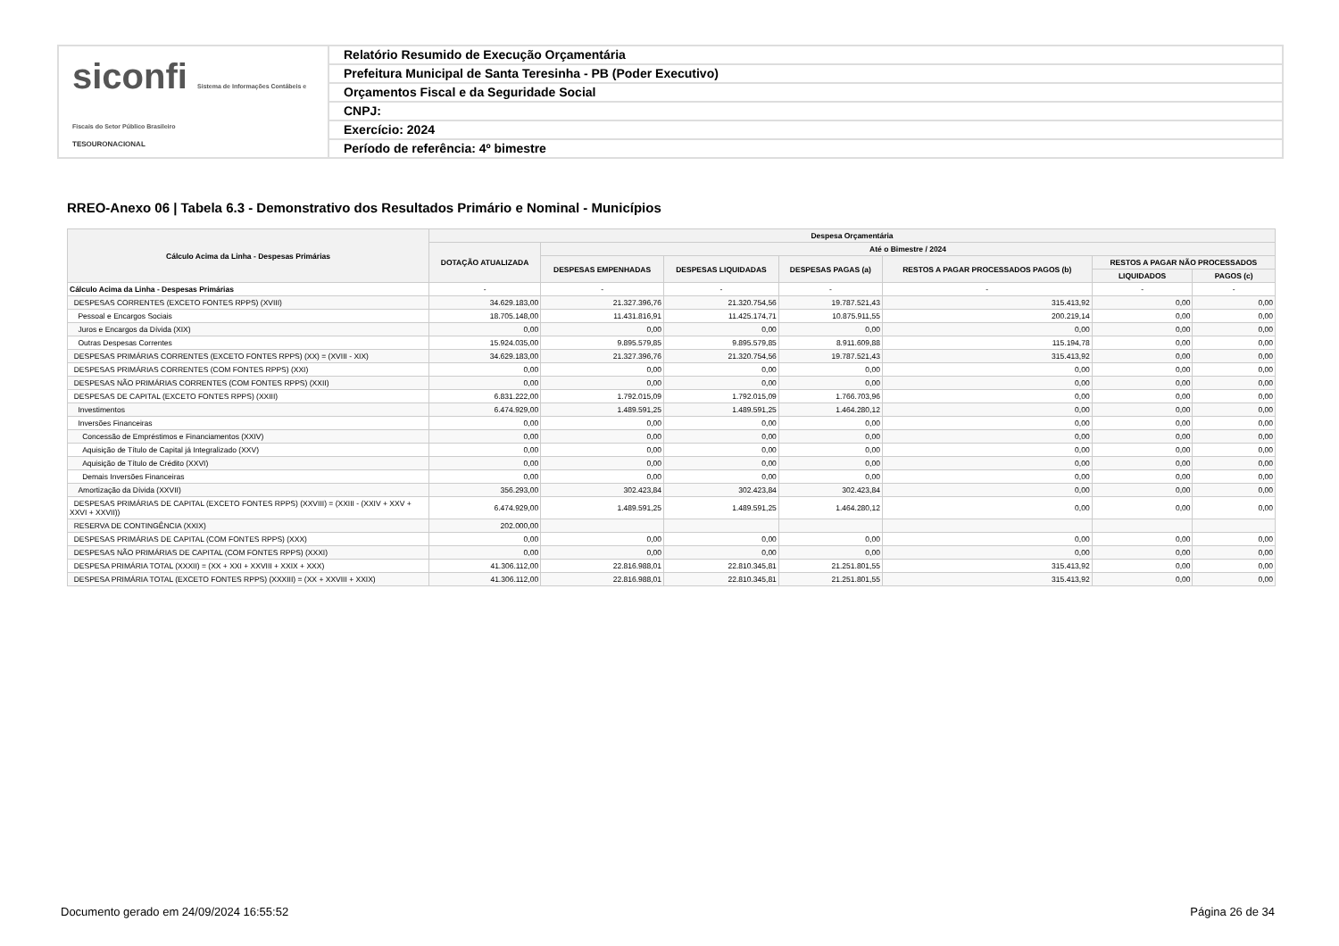siconfi Sistema de Informações Contábeis e Fiscais do Setor Público Brasileiro
TESOURONACIONAL
Relatório Resumido de Execução Orçamentária
Prefeitura Municipal de Santa Teresinha - PB (Poder Executivo)
Orçamentos Fiscal e da Seguridade Social
CNPJ:
Exercício: 2024
Período de referência: 4º bimestre
RREO-Anexo 06 | Tabela 6.3 - Demonstrativo dos Resultados Primário e Nominal - Municípios
| Cálculo Acima da Linha - Despesas Primárias | Despesa Orçamentária | | | | | | |
| --- | --- | --- | --- | --- | --- | --- | --- |
| | DOTAÇÃO ATUALIZADA | Até o Bimestre / 2024 | | | | | |
| | | DESPESAS EMPENHADAS | DESPESAS LIQUIDADAS | DESPESAS PAGAS (a) | RESTOS A PAGAR PROCESSADOS PAGOS (b) | RESTOS A PAGAR NÃO PROCESSADOS | |
| | | | | | | LIQUIDADOS | PAGOS (c) |
| Cálculo Acima da Linha - Despesas Primárias | - | - | - | - | - | - | - |
| DESPESAS CORRENTES (EXCETO FONTES RPPS) (XVIII) | 34.629.183,00 | 21.327.396,76 | 21.320.754,56 | 19.787.521,43 | 315.413,92 | 0,00 | 0,00 |
| Pessoal e Encargos Sociais | 18.705.148,00 | 11.431.816,91 | 11.425.174,71 | 10.875.911,55 | 200.219,14 | 0,00 | 0,00 |
| Juros e Encargos da Dívida (XIX) | 0,00 | 0,00 | 0,00 | 0,00 | 0,00 | 0,00 | 0,00 |
| Outras Despesas Correntes | 15.924.035,00 | 9.895.579,85 | 9.895.579,85 | 8.911.609,88 | 115.194,78 | 0,00 | 0,00 |
| DESPESAS PRIMÁRIAS CORRENTES (EXCETO FONTES RPPS) (XX) = (XVIII - XIX) | 34.629.183,00 | 21.327.396,76 | 21.320.754,56 | 19.787.521,43 | 315.413,92 | 0,00 | 0,00 |
| DESPESAS PRIMÁRIAS CORRENTES (COM FONTES RPPS) (XXI) | 0,00 | 0,00 | 0,00 | 0,00 | 0,00 | 0,00 | 0,00 |
| DESPESAS NÃO PRIMÁRIAS CORRENTES (COM FONTES RPPS) (XXII) | 0,00 | 0,00 | 0,00 | 0,00 | 0,00 | 0,00 | 0,00 |
| DESPESAS DE CAPITAL (EXCETO FONTES RPPS) (XXIII) | 6.831.222,00 | 1.792.015,09 | 1.792.015,09 | 1.766.703,96 | 0,00 | 0,00 | 0,00 |
| Investimentos | 6.474.929,00 | 1.489.591,25 | 1.489.591,25 | 1.464.280,12 | 0,00 | 0,00 | 0,00 |
| Inversões Financeiras | 0,00 | 0,00 | 0,00 | 0,00 | 0,00 | 0,00 | 0,00 |
| Concessão de Empréstimos e Financiamentos (XXIV) | 0,00 | 0,00 | 0,00 | 0,00 | 0,00 | 0,00 | 0,00 |
| Aquisição de Título de Capital já Integralizado (XXV) | 0,00 | 0,00 | 0,00 | 0,00 | 0,00 | 0,00 | 0,00 |
| Aquisição de Título de Crédito (XXVI) | 0,00 | 0,00 | 0,00 | 0,00 | 0,00 | 0,00 | 0,00 |
| Demais Inversões Financeiras | 0,00 | 0,00 | 0,00 | 0,00 | 0,00 | 0,00 | 0,00 |
| Amortização da Dívida (XXVII) | 356.293,00 | 302.423,84 | 302.423,84 | 302.423,84 | 0,00 | 0,00 | 0,00 |
| DESPESAS PRIMÁRIAS DE CAPITAL (EXCETO FONTES RPPS) (XXVIII) = (XXIII - (XXIV + XXV + XXVI + XXVII)) | 6.474.929,00 | 1.489.591,25 | 1.489.591,25 | 1.464.280,12 | 0,00 | 0,00 | 0,00 |
| RESERVA DE CONTINGÊNCIA (XXIX) | 202.000,00 | | | | | | |
| DESPESAS PRIMÁRIAS DE CAPITAL (COM FONTES RPPS) (XXX) | 0,00 | 0,00 | 0,00 | 0,00 | 0,00 | 0,00 | 0,00 |
| DESPESAS NÃO PRIMÁRIAS DE CAPITAL (COM FONTES RPPS) (XXXI) | 0,00 | 0,00 | 0,00 | 0,00 | 0,00 | 0,00 | 0,00 |
| DESPESA PRIMÁRIA TOTAL (XXXII) = (XX + XXI + XXVIII + XXIX + XXX) | 41.306.112,00 | 22.816.988,01 | 22.810.345,81 | 21.251.801,55 | 315.413,92 | 0,00 | 0,00 |
| DESPESA PRIMÁRIA TOTAL (EXCETO FONTES RPPS) (XXXIII) = (XX + XXVIII + XXIX) | 41.306.112,00 | 22.816.988,01 | 22.810.345,81 | 21.251.801,55 | 315.413,92 | 0,00 | 0,00 |
Documento gerado em 24/09/2024 16:55:52
Página 26 de 34